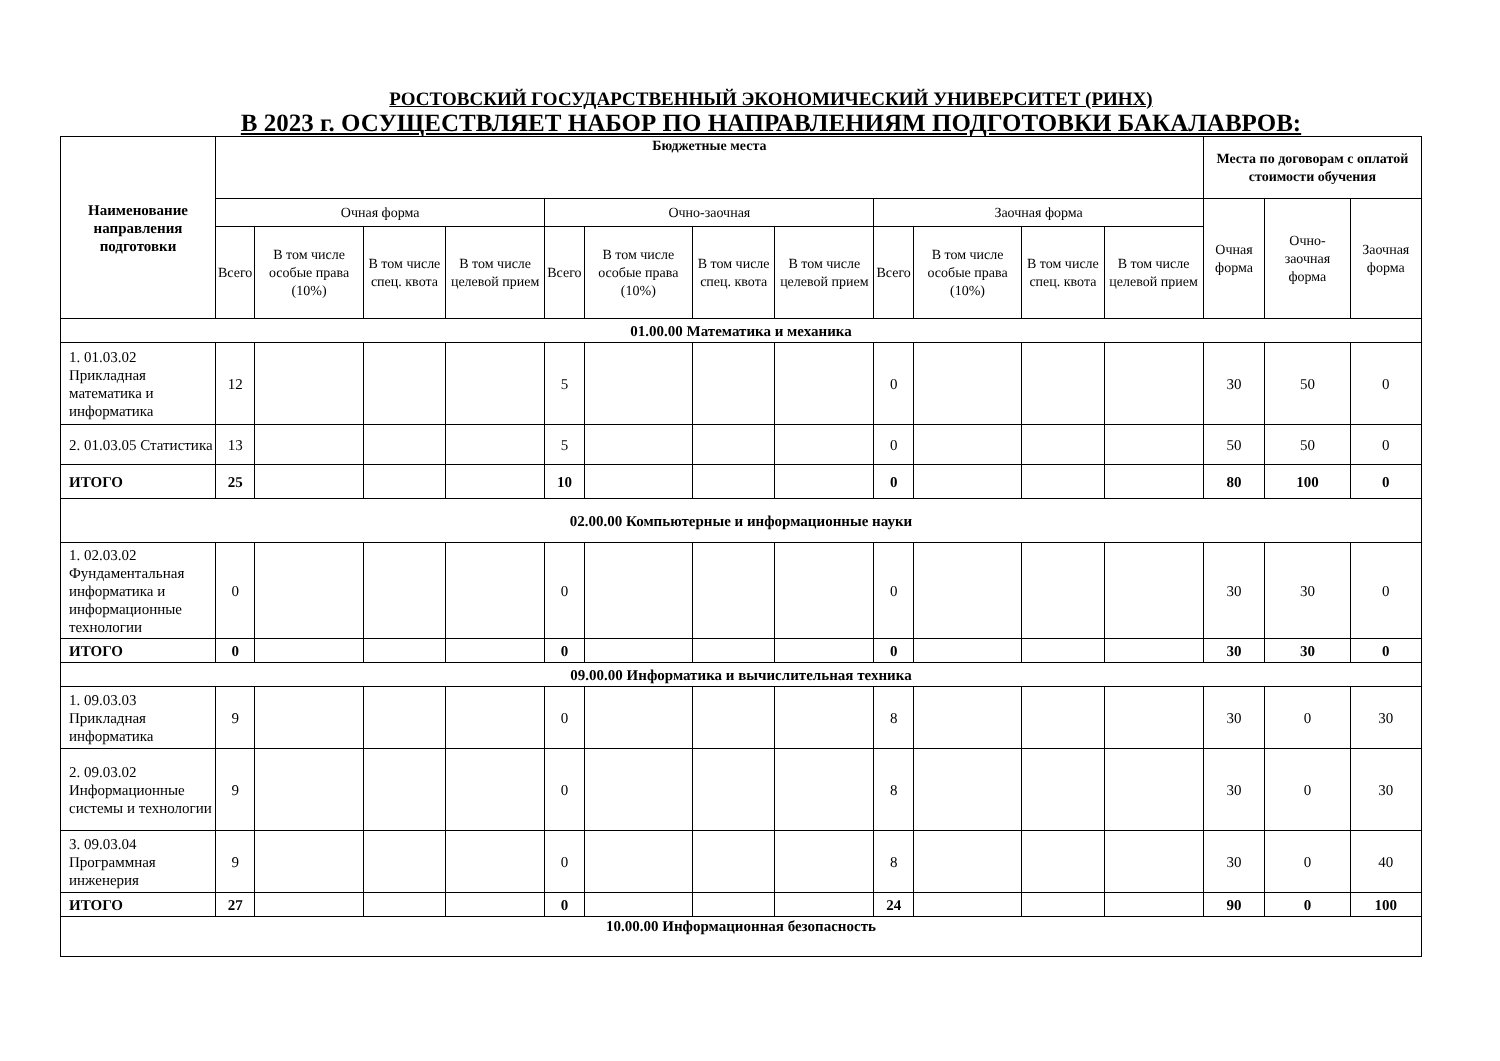РОСТОВСКИЙ ГОСУДАРСТВЕННЫЙ ЭКОНОМИЧЕСКИЙ УНИВЕРСИТЕТ (РИНХ)
В 2023 г. ОСУЩЕСТВЛЯЕТ НАБОР ПО НАПРАВЛЕНИЯМ ПОДГОТОВКИ БАКАЛАВРОВ:
| Наименование направления подготовки | Бюджетные места | | | | | | | | | | | | Места по договорам с оплатой стоимости обучения | | |
| --- | --- | --- | --- | --- | --- | --- | --- | --- | --- | --- | --- | --- | --- | --- | --- |
| | Очная форма | | | | Очно-заочная | | | | Заочная форма | | | | Очная форма | Очно-заочная форма | Заочная форма |
| | Всего | В том числе особые права (10%) | В том числе спец. квота | В том числе целевой прием | Всего | В том числе особые права (10%) | В том числе спец. квота | В том числе целевой прием | Всего | В том числе особые права (10%) | В том числе спец. квота | В том числе целевой прием | | | |
| 01.00.00 Математика и механика | | | | | | | | | | | | | | | |
| 1. 01.03.02 Прикладная математика и информатика | 12 | | | | 5 | | | | 0 | | | | 30 | 50 | 0 |
| 2. 01.03.05 Статистика | 13 | | | | 5 | | | | 0 | | | | 50 | 50 | 0 |
| ИТОГО | 25 | | | | 10 | | | | 0 | | | | 80 | 100 | 0 |
| 02.00.00 Компьютерные и информационные науки | | | | | | | | | | | | | | | |
| 1. 02.03.02 Фундаментальная информатика и информационные технологии | 0 | | | | 0 | | | | 0 | | | | 30 | 30 | 0 |
| ИТОГО | 0 | | | | 0 | | | | 0 | | | | 30 | 30 | 0 |
| 09.00.00 Информатика и вычислительная техника | | | | | | | | | | | | | | | |
| 1. 09.03.03 Прикладная информатика | 9 | | | | 0 | | | | 8 | | | | 30 | 0 | 30 |
| 2. 09.03.02 Информационные системы и технологии | 9 | | | | 0 | | | | 8 | | | | 30 | 0 | 30 |
| 3. 09.03.04 Программная инженерия | 9 | | | | 0 | | | | 8 | | | | 30 | 0 | 40 |
| ИТОГО | 27 | | | | 0 | | | | 24 | | | | 90 | 0 | 100 |
| 10.00.00 Информационная безопасность | | | | | | | | | | | | | | | |